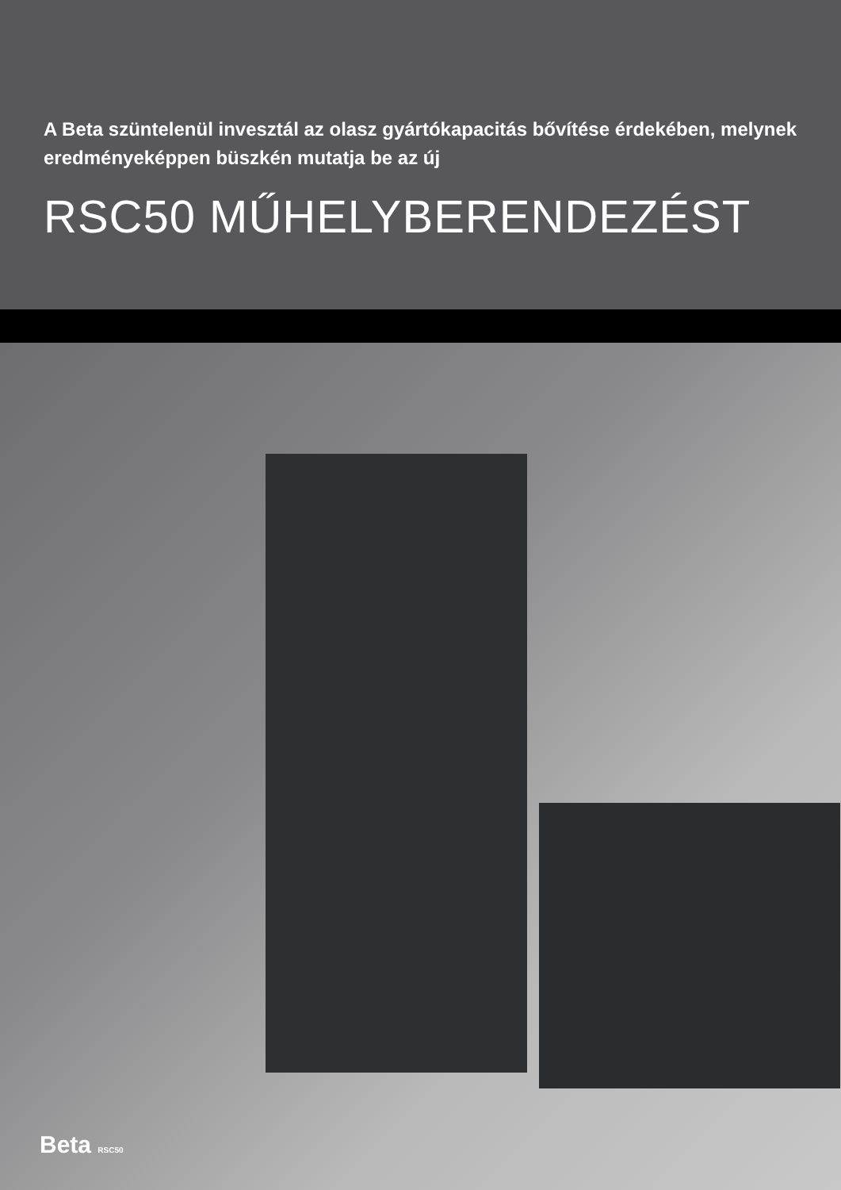A Beta szüntelenül invesztál az olasz gyártókapacitás bővítése érdekében, melynek eredményeképpen büszkén mutatja be az új
RSC50 MŰHELYBERENDEZÉST
Beta RSC50